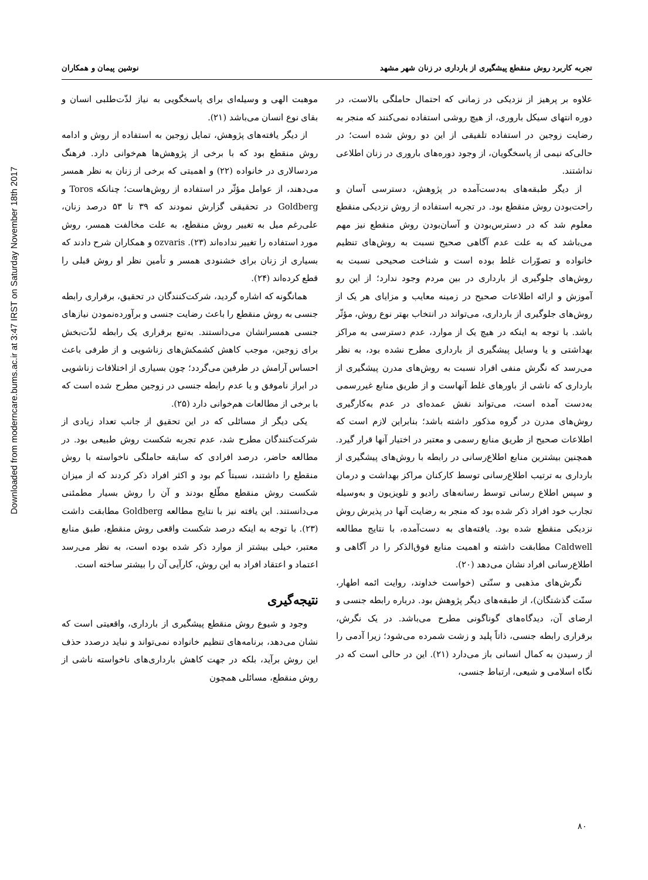Downloaded from moderncare.bums.ac.ir at 3:47 IRST on Saturday November 18th 2017
تجربه کاربرد روش منقطع پیشگیری از بارداری در زنان شهر مشهد نوشین پیمان و همکاران
علاوه بر پرهیز از نزدیکی در زمانی که احتمال حاملگی بالاست، در دوره انتهای سیکل باروری، از هیچ روشی استفاده نمی‌کنند که منجر به رضایت زوجین در استفاده تلفیقی از این دو روش شده است؛ در حالی‌که نیمی از پاسخگویان، از وجود دوره‌های باروری در زنان اطلاعی نداشتند.
از دیگر طبقه‌های به‌دست‌آمده در پژوهش، دسترسی آسان و راحت‌بودن روش منقطع بود. در تجربه استفاده از روش نزدیکی منقطع معلوم شد که در دسترس‌بودن و آسان‌بودن روش منقطع نیز مهم می‌باشد که به علت عدم آگاهی صحیح نسبت به روش‌های تنظیم خانواده و تصوّرات غلط بوده است و شناخت صحیحی نسبت به روش‌های جلوگیری از بارداری در بین مردم وجود ندارد؛ از این رو آموزش و ارائه اطلاعات صحیح در زمینه معایب و مزایای هر یک از روش‌های جلوگیری از بارداری، می‌تواند در انتخاب بهتر نوع روش، مؤثّر باشد. با توجه به اینکه در هیچ یک از موارد، عدم دسترسی به مراکز بهداشتی و یا وسایل پیشگیری از بارداری مطرح نشده بود، به نظر می‌رسد که نگرش منفی افراد نسبت به روش‌های مدرن پیشگیری از بارداری که ناشی از باورهای غلط آنهاست و از طریق منابع غیررسمی به‌دست آمده است، می‌تواند نقش عمده‌ای در عدم به‌کارگیری روش‌های مدرن در گروه مذکور داشته باشد؛ بنابراین لازم است که اطلاعات صحیح از طریق منابع رسمی و معتبر در اختیار آنها قرار گیرد. همچنین بیشترین منابع اطلاع‌رسانی در رابطه با روش‌های پیشگیری از بارداری به ترتیب اطلاع‌رسانی توسط کارکنان مراکز بهداشت و درمان و سپس اطلاع رسانی توسط رسانه‌های رادیو و تلویزیون و به‌وسیله تجارب خود افراد ذکر شده بود که منجر به رضایت آنها در پذیرش روش نزدیکی منقطع شده بود. یافته‌های به دست‌آمده، با نتایج مطالعه Caldwell مطابقت داشته و اهمیت منابع فوق‌الذکر را در آگاهی و اطلاع‌رسانی افراد نشان می‌دهد (۲۰).
نگرش‌های مذهبی و سنّتی (خواست خداوند، روایت ائمه اطهار، سنّت گذشتگان)، از طبقه‌های دیگر پژوهش بود. درباره رابطه جنسی و ارضای آن، دیدگاه‌های گوناگونی مطرح می‌باشد. در یک نگرش، برقراری رابطه جنسی، ذاتاً پلید و زشت شمرده می‌شود؛ زیرا آدمی را از رسیدن به کمال انسانی باز می‌دارد (۲۱). این در حالی است که در نگاه اسلامی و شیعی، ارتباط جنسی،
موهبت الهی و وسیله‌ای برای پاسخگویی به نیاز لذّت‌طلبی انسان و بقای نوع انسان می‌باشد (۲۱).
از دیگر یافته‌های پژوهش، تمایل زوجین به استفاده از روش و ادامه روش منقطع بود که با برخی از پژوهش‌ها هم‌خوانی دارد. فرهنگ مردسالاری در خانواده (۲۲) و اهمیتی که برخی از زنان به نظر همسر می‌دهند، از عوامل مؤثّر در استفاده از روش‌هاست؛ چنانکه Toros و Goldberg در تحقیقی گزارش نمودند که ۳۹ تا ۵۳ درصد زنان، علی‌رغم میل به تغییر روش منقطع، به علت مخالفت همسر، روش مورد استفاده را تغییر نداده‌اند (۲۳). ozvaris و همکاران شرح دادند که بسیاری از زنان برای خشنودی همسر و تأمین نظر او روش قبلی را قطع کرده‌اند (۲۴).
همانگونه که اشاره گردید، شرکت‌کنندگان در تحقیق، برقراری رابطه جنسی به روش منقطع را باعث رضایت جنسی و برآورده‌نمودن نیازهای جنسی همسرانشان می‌دانستند. به‌تبع برقراری یک رابطه لذّت‌بخش برای زوجین، موجب کاهش کشمکش‌های زناشویی و از طرفی باعث احساس آرامش در طرفین می‌گردد؛ چون بسیاری از اختلافات زناشویی در ابراز ناموفق و یا عدم رابطه جنسی در زوجین مطرح شده است که با برخی از مطالعات هم‌خوانی دارد (۲۵).
یکی دیگر از مسائلی که در این تحقیق از جانب تعداد زیادی از شرکت‌کنندگان مطرح شد، عدم تجربه شکست روش طبیعی بود. در مطالعه حاضر، درصد افرادی که سابقه حاملگی ناخواسته با روش منقطع را داشتند، نسبتاً کم بود و اکثر افراد ذکر کردند که از میزان شکست روش منقطع مطّلع بودند و آن را روش بسیار مطمئنی می‌دانستند. این یافته نیز با نتایج مطالعه Goldberg مطابقت داشت (۲۳). با توجه به اینکه درصد شکست واقعی روش منقطع، طبق منابع معتبر، خیلی بیشتر از موارد ذکر شده بوده است، به نظر می‌رسد اعتماد و اعتقاد افراد به این روش، کارآیی آن را بیشتر ساخته است.
نتیجه‌گیری
وجود و شیوع روش منقطع پیشگیری از بارداری، واقعیتی است که نشان می‌دهد، برنامه‌های تنظیم خانواده نمی‌تواند و نباید درصدد حذف این روش برآید، بلکه در جهت کاهش بارداری‌های ناخواسته ناشی از روش منقطع، مسائلی همچون
۸۰